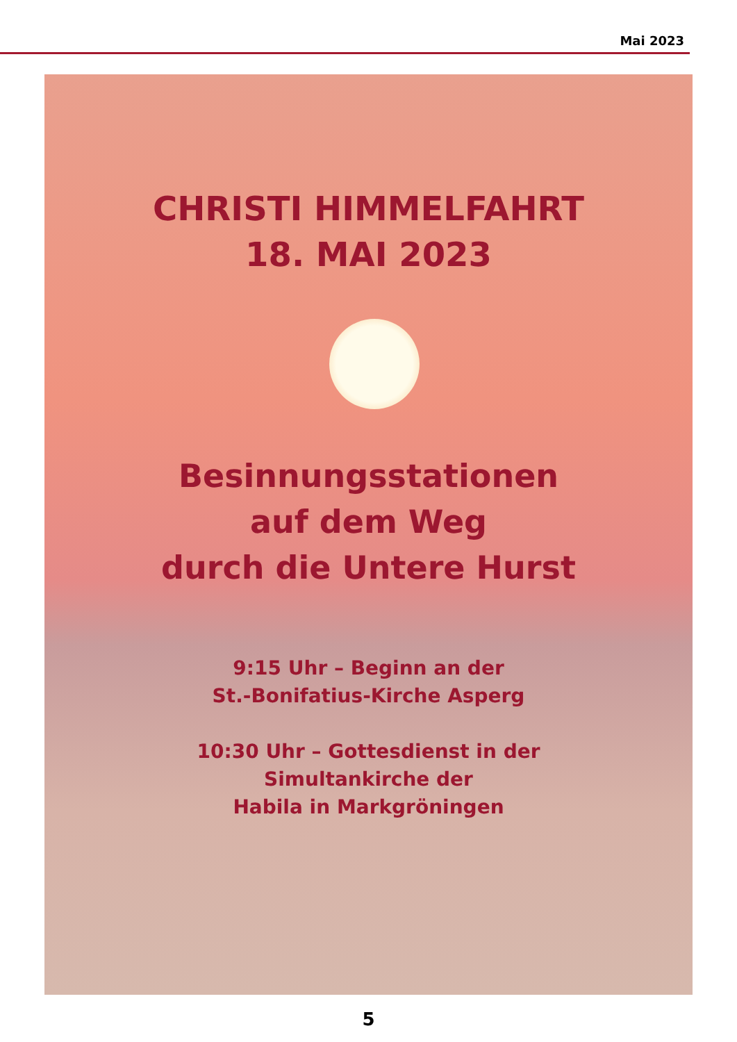Mai 2023
CHRISTI HIMMELFAHRT
18. MAI 2023
Besinnungsstationen
auf dem Weg
durch die Untere Hurst
9:15 Uhr – Beginn an der
St.-Bonifatius-Kirche Asperg
10:30 Uhr – Gottesdienst in der
Simultankirche der
Habila in Markgröningen
5